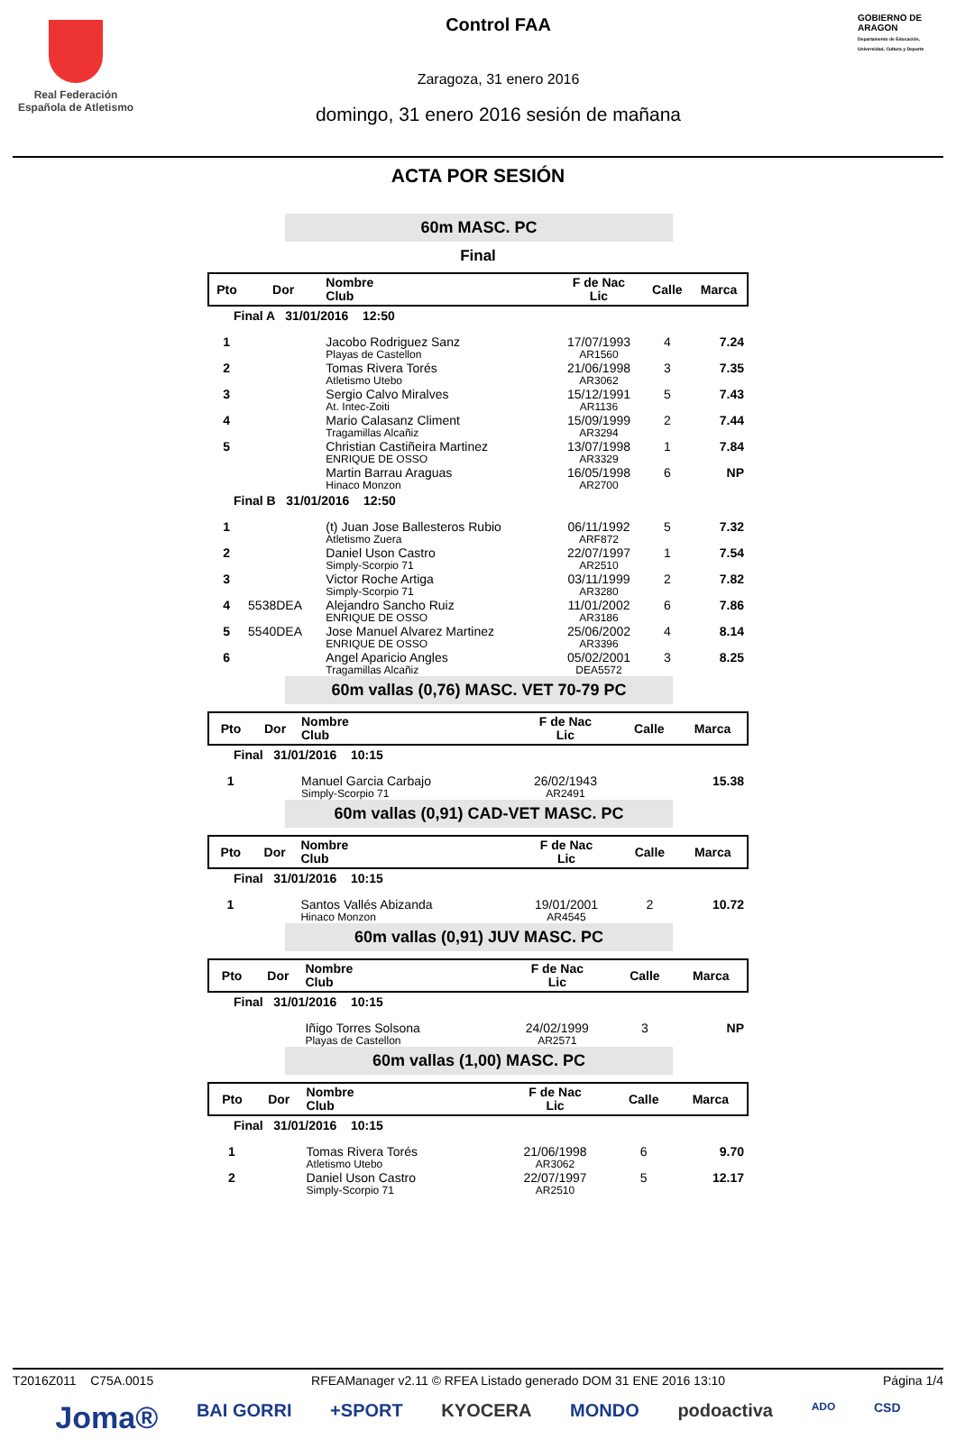Real Federación
Española de Atletismo
Control FAA
Zaragoza, 31 enero 2016
domingo, 31 enero 2016 sesión de mañana
GOBIERNO DE ARAGON
Departamento de Educación, Universidad, Cultura y Deporte
ACTA POR SESIÓN
60m MASC. PC
Final
| Pto | Dor | Nombre Club | F de Nac Lic | Calle | Marca |
| --- | --- | --- | --- | --- | --- |
| Final A 31/01/2016 12:50 | | | | | |
| 1 | | Jacobo Rodriguez Sanz Playas de Castellon | 17/07/1993 AR1560 | 4 | 7.24 |
| 2 | | Tomas Rivera Torés Atletismo Utebo | 21/06/1998 AR3062 | 3 | 7.35 |
| 3 | | Sergio Calvo Miralves At. Intec-Zoiti | 15/12/1991 AR1136 | 5 | 7.43 |
| 4 | | Mario Calasanz Climent Tragamillas Alcañiz | 15/09/1999 AR3294 | 2 | 7.44 |
| 5 | | Christian Castiñeira Martinez ENRIQUE DE OSSO | 13/07/1998 AR3329 | 1 | 7.84 |
| | | Martin Barrau Araguas Hinaco Monzon | 16/05/1998 AR2700 | 6 | NP |
| Final B 31/01/2016 12:50 | | | | | |
| 1 | | (t) Juan Jose Ballesteros Rubio Atletismo Zuera | 06/11/1992 ARF872 | 5 | 7.32 |
| 2 | | Daniel Uson Castro Simply-Scorpio 71 | 22/07/1997 AR2510 | 1 | 7.54 |
| 3 | | Victor Roche Artiga Simply-Scorpio 71 | 03/11/1999 AR3280 | 2 | 7.82 |
| 4 | 5538DEA | Alejandro Sancho Ruiz ENRIQUE DE OSSO | 11/01/2002 AR3186 | 6 | 7.86 |
| 5 | 5540DEA | Jose Manuel Alvarez Martinez ENRIQUE DE OSSO | 25/06/2002 AR3396 | 4 | 8.14 |
| 6 | | Angel Aparicio Angles Tragamillas Alcañiz | 05/02/2001 DEA5572 | 3 | 8.25 |
60m vallas (0,76) MASC. VET 70-79 PC
| Pto | Dor | Nombre Club | F de Nac Lic | Calle | Marca |
| --- | --- | --- | --- | --- | --- |
| Final 31/01/2016 10:15 | | | | | |
| 1 | | Manuel Garcia Carbajo Simply-Scorpio 71 | 26/02/1943 AR2491 | | 15.38 |
60m vallas (0,91) CAD-VET MASC. PC
| Pto | Dor | Nombre Club | F de Nac Lic | Calle | Marca |
| --- | --- | --- | --- | --- | --- |
| Final 31/01/2016 10:15 | | | | | |
| 1 | | Santos Vallés Abizanda Hinaco Monzon | 19/01/2001 AR4545 | 2 | 10.72 |
60m vallas (0,91) JUV MASC. PC
| Pto | Dor | Nombre Club | F de Nac Lic | Calle | Marca |
| --- | --- | --- | --- | --- | --- |
| Final 31/01/2016 10:15 | | | | | |
| | | Iñigo Torres Solsona Playas de Castellon | 24/02/1999 AR2571 | 3 | NP |
60m vallas (1,00) MASC. PC
| Pto | Dor | Nombre Club | F de Nac Lic | Calle | Marca |
| --- | --- | --- | --- | --- | --- |
| Final 31/01/2016 10:15 | | | | | |
| 1 | | Tomas Rivera Torés Atletismo Utebo | 21/06/1998 AR3062 | 6 | 9.70 |
| 2 | | Daniel Uson Castro Simply-Scorpio 71 | 22/07/1997 AR2510 | 5 | 12.17 |
T2016Z011 C75A.0015 RFEAManager v2.11 © RFEA Listado generado DOM 31 ENE 2016 13:10 Página 1/4
Joma® BAI GORRI +SPORT KYOCERA MONDO podoactiva ADO CSD